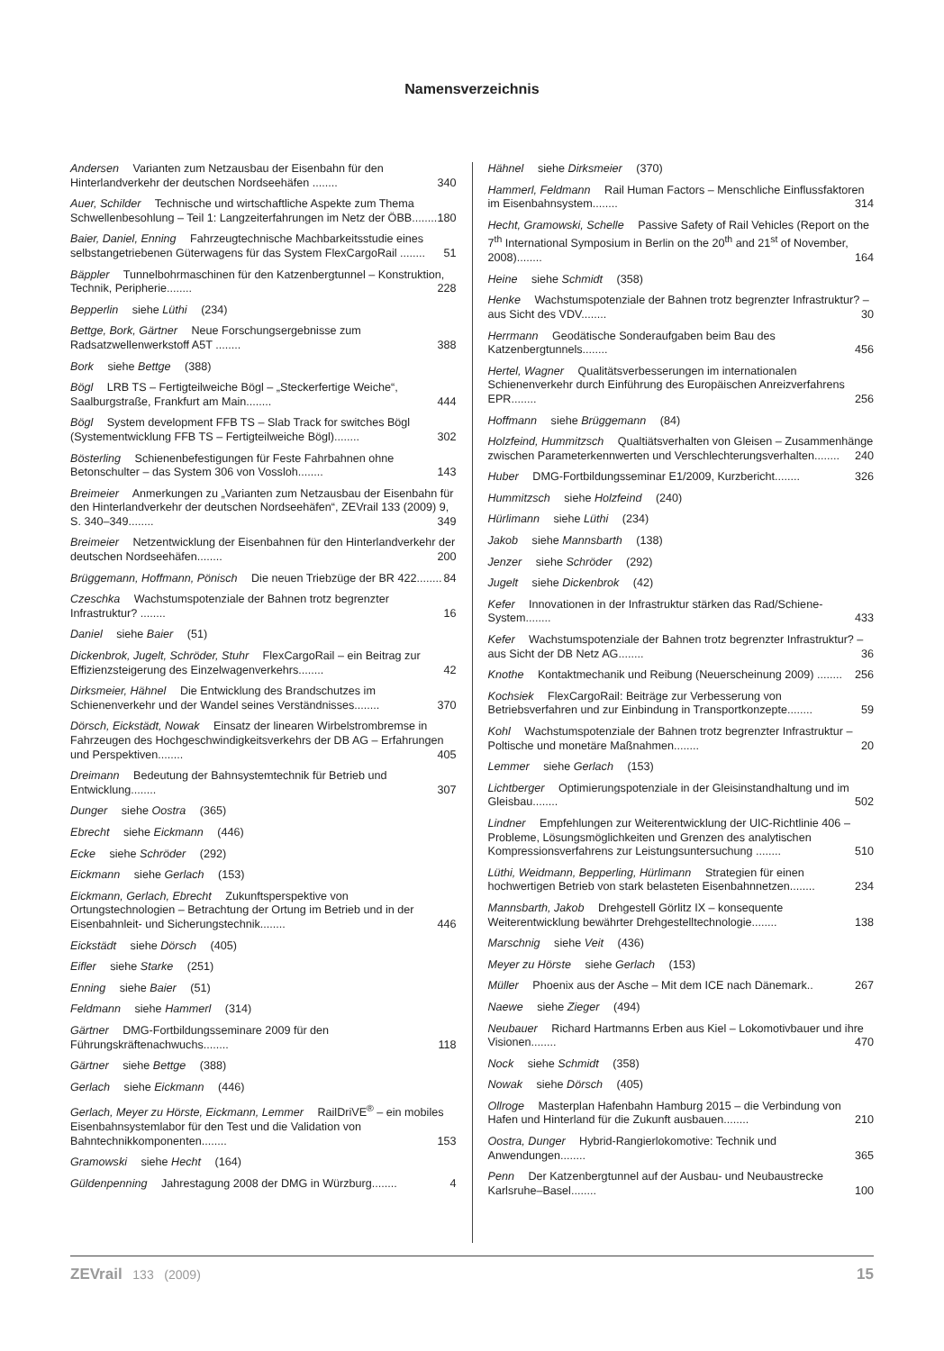Namensverzeichnis
Andersen Varianten zum Netzausbau der Eisenbahn für den Hinterlandverkehr der deutschen Nordseehäfen ........ 340
Auer, Schilder Technische und wirtschaftliche Aspekte zum Thema Schwellenbesohlung – Teil 1: Langzeiterfahrungen im Netz der ÖBB........ 180
Baier, Daniel, Enning Fahrzeugtechnische Machbarkeitsstudie eines selbstangetriebenen Güterwagens für das System FlexCargoRail ........ 51
Bäppler Tunnelbohrmaschinen für den Katzenbergtunnel – Konstruktion, Technik, Peripherie........ 228
Bepperlin siehe Lüthi (234)
Bettge, Bork, Gärtner Neue Forschungsergebnisse zum Radsatzwellenwerkstoff A5T ........ 388
Bork siehe Bettge (388)
Bögl LRB TS – Fertigteilweiche Bögl – „Steckerfertige Weiche“, Saalburgstraße, Frankfurt am Main........ 444
Bögl System development FFB TS – Slab Track for switches Bögl (Systementwicklung FFB TS – Fertigteilweiche Bögl)........ 302
Bösterling Schienenbefestigungen für Feste Fahrbahnen ohne Betonschulter – das System 306 von Vossloh........ 143
Breimeier Anmerkungen zu „Varianten zum Netzausbau der Eisenbahn für den Hinterlandverkehr der deutschen Nordseehäfen“, ZEVrail 133 (2009) 9, S. 340–349........ 349
Breimeier Netzentwicklung der Eisenbahnen für den Hinterlandverkehr der deutschen Nordseehäfen........ 200
Brüggemann, Hoffmann, Pönisch Die neuen Triebzüge der BR 422........ 84
Czeschka Wachstumspotenziale der Bahnen trotz begrenzter Infrastruktur? ........ 16
Daniel siehe Baier (51)
Dickenbrok, Jugelt, Schröder, Stuhr FlexCargoRail – ein Beitrag zur Effizienzsteigerung des Einzelwagenverkehrs........ 42
Dirksmeier, Hähnel Die Entwicklung des Brandschutzes im Schienenverkehr und der Wandel seines Verständnisses........ 370
Dörsch, Eickstädt, Nowak Einsatz der linearen Wirbelstrombremse in Fahrzeugen des Hochgeschwindigkeitsverkehrs der DB AG – Erfahrungen und Perspektiven........ 405
Dreimann Bedeutung der Bahnsystemtechnik für Betrieb und Entwicklung........ 307
Dunger siehe Oostra (365)
Ebrecht siehe Eickmann (446)
Ecke siehe Schröder (292)
Eickmann siehe Gerlach (153)
Eickmann, Gerlach, Ebrecht Zukunftsperspektive von Ortungstechnologien – Betrachtung der Ortung im Betrieb und in der Eisenbahnleit- und Sicherungstechnik........ 446
Eickstädt siehe Dörsch (405)
Eifler siehe Starke (251)
Enning siehe Baier (51)
Feldmann siehe Hammerl (314)
Gärtner DMG-Fortbildungsseminare 2009 für den Führungskräftenachwuchs........ 118
Gärtner siehe Bettge (388)
Gerlach siehe Eickmann (446)
Gerlach, Meyer zu Hörste, Eickmann, Lemmer RailDriVE<sup>®</sup> – ein mobiles Eisenbahnsystemlabor für den Test und die Validation von Bahntechnikkomponenten........ 153
Gramowski siehe Hecht (164)
Güldenpenning Jahrestagung 2008 der DMG in Würzburg........ 4
Hähnel siehe Dirksmeier (370)
Hammerl, Feldmann Rail Human Factors – Menschliche Einflussfaktoren im Eisenbahnsystem........ 314
Hecht, Gramowski, Schelle Passive Safety of Rail Vehicles (Report on the 7<sup>th</sup> International Symposium in Berlin on the 20<sup>th</sup> and 21<sup>st</sup> of November, 2008)........ 164
Heine siehe Schmidt (358)
Henke Wachstumspotenziale der Bahnen trotz begrenzter Infrastruktur? – aus Sicht des VDV........ 30
Herrmann Geodätische Sonderaufgaben beim Bau des Katzenbergtunnels........ 456
Hertel, Wagner Qualitätsverbesserungen im internationalen Schienenverkehr durch Einführung des Europäischen Anreizverfahrens EPR........ 256
Hoffmann siehe Brüggemann (84)
Holzfeind, Hummitzsch Qualtiätsverhalten von Gleisen – Zusammenhänge zwischen Parameterkennwerten und Verschlechterungsverhalten........ 240
Huber DMG-Fortbildungsseminar E1/2009, Kurzbericht........ 326
Hummitzsch siehe Holzfeind (240)
Hürlimann siehe Lüthi (234)
Jakob siehe Mannsbarth (138)
Jenzer siehe Schröder (292)
Jugelt siehe Dickenbrok (42)
Kefer Innovationen in der Infrastruktur stärken das Rad/Schiene-System........ 433
Kefer Wachstumspotenziale der Bahnen trotz begrenzter Infrastruktur? – aus Sicht der DB Netz AG........ 36
Knothe Kontaktmechanik und Reibung (Neuerscheinung 2009) ........ 256
Kochsiek FlexCargoRail: Beiträge zur Verbesserung von Betriebsverfahren und zur Einbindung in Transportkonzepte........ 59
Kohl Wachstumspotenziale der Bahnen trotz begrenzter Infrastruktur – Poltische und monetäre Maßnahmen........ 20
Lemmer siehe Gerlach (153)
Lichtberger Optimierungspotenziale in der Gleisinstandhaltung und im Gleisbau........ 502
Lindner Empfehlungen zur Weiterentwicklung der UIC-Richtlinie 406 – Probleme, Lösungsmöglichkeiten und Grenzen des analytischen Kompressionsverfahrens zur Leistungsuntersuchung ........ 510
Lüthi, Weidmann, Bepperling, Hürlimann Strategien für einen hochwertigen Betrieb von stark belasteten Eisenbahnnetzen........ 234
Mannsbarth, Jakob Drehgestell Görlitz IX – konsequente Weiterentwicklung bewährter Drehgestelltechnologie........ 138
Marschnig siehe Veit (436)
Meyer zu Hörste siehe Gerlach (153)
Müller Phoenix aus der Asche – Mit dem ICE nach Dänemark.. 267
Naewe siehe Zieger (494)
Neubauer Richard Hartmanns Erben aus Kiel – Lokomotivbauer und ihre Visionen........ 470
Nock siehe Schmidt (358)
Nowak siehe Dörsch (405)
Ollroge Masterplan Hafenbahn Hamburg 2015 – die Verbindung von Hafen und Hinterland für die Zukunft ausbauen........ 210
Oostra, Dunger Hybrid-Rangierlokomotive: Technik und Anwendungen........ 365
Penn Der Katzenbergtunnel auf der Ausbau- und Neubaustrecke Karlsruhe–Basel........ 100
ZEVrail 133 (2009) 15